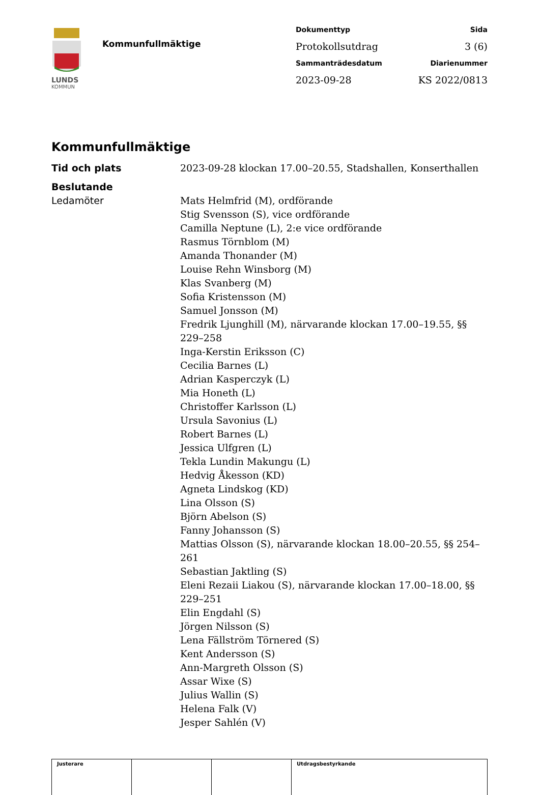LUNDS
KOMMUN
Kommunfullmäktige
Dokumenttyp
Sida
Protokollsutdrag
3 (6)
Sammanträdesdatum
Diarienummer
2023-09-28
KS 2022/0813
Kommunfullmäktige
Tid och plats 2023-09-28 klockan 17.00–20.55, Stadshallen, Konserthallen
Beslutande
Ledamöter Mats Helmfrid (M), ordförande
Stig Svensson (S), vice ordförande
Camilla Neptune (L), 2:e vice ordförande
Rasmus Törnblom (M)
Amanda Thonander (M)
Louise Rehn Winsborg (M)
Klas Svanberg (M)
Sofia Kristensson (M)
Samuel Jonsson (M)
Fredrik Ljunghill (M), närvarande klockan 17.00–19.55, §§ 229–258
Inga-Kerstin Eriksson (C)
Cecilia Barnes (L)
Adrian Kasperczyk (L)
Mia Honeth (L)
Christoffer Karlsson (L)
Ursula Savonius (L)
Robert Barnes (L)
Jessica Ulfgren (L)
Tekla Lundin Makungu (L)
Hedvig Åkesson (KD)
Agneta Lindskog (KD)
Lina Olsson (S)
Björn Abelson (S)
Fanny Johansson (S)
Mattias Olsson (S), närvarande klockan 18.00–20.55, §§ 254–261
Sebastian Jaktling (S)
Eleni Rezaii Liakou (S), närvarande klockan 17.00–18.00, §§ 229–251
Elin Engdahl (S)
Jörgen Nilsson (S)
Lena Fällström Törnered (S)
Kent Andersson (S)
Ann-Margreth Olsson (S)
Assar Wixe (S)
Julius Wallin (S)
Helena Falk (V)
Jesper Sahlén (V)
| Justerare | | | Utdragsbestyrkande |